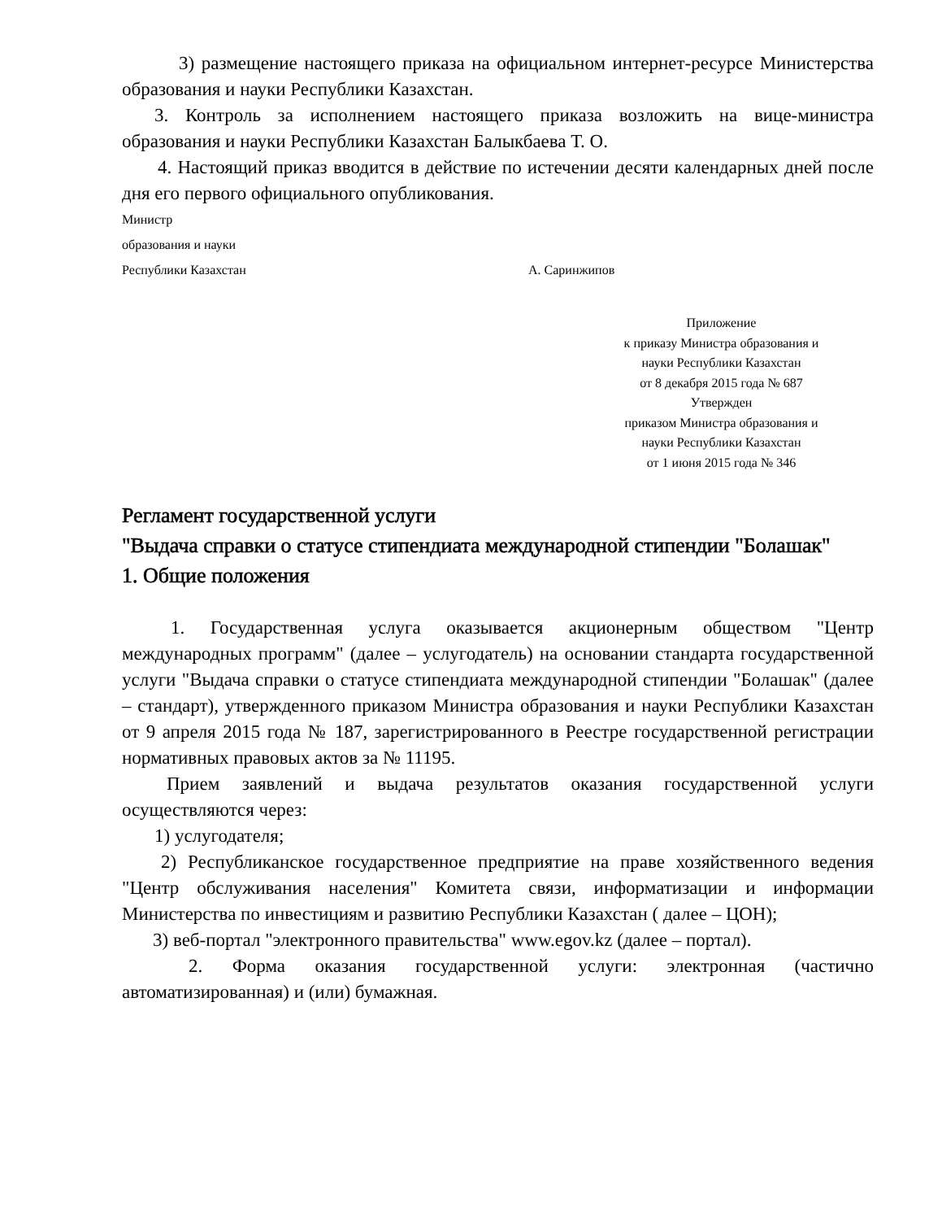3) размещение настоящего приказа на официальном интернет-ресурсе Министерства образования и науки Республики Казахстан.
3. Контроль за исполнением настоящего приказа возложить на вице-министра образования и науки Республики Казахстан Балыкбаева Т. О.
4. Настоящий приказ вводится в действие по истечении десяти календарных дней после дня его первого официального опубликования.
Министр
образования и науки
Республики Казахстан А. Саринжипов
Приложение
к приказу Министра образования и
науки Республики Казахстан
от 8 декабря 2015 года № 687
Утвержден
приказом Министра образования и
науки Республики Казахстан
от 1 июня 2015 года № 346
Регламент государственной услуги
"Выдача справки о статусе стипендиата международной стипендии "Болашак"
1. Общие положения
1. Государственная услуга оказывается акционерным обществом "Центр международных программ" (далее – услугодатель) на основании стандарта государственной услуги "Выдача справки о статусе стипендиата международной стипендии "Болашак" (далее – стандарт), утвержденного приказом Министра образования и науки Республики Казахстан от 9 апреля 2015 года № 187, зарегистрированного в Реестре государственной регистрации нормативных правовых актов за № 11195.
Прием заявлений и выдача результатов оказания государственной услуги осуществляются через:
1) услугодателя;
2) Республиканское государственное предприятие на праве хозяйственного ведения "Центр обслуживания населения" Комитета связи, информатизации и информации Министерства по инвестициям и развитию Республики Казахстан ( далее – ЦОН);
3) веб-портал "электронного правительства" www.egov.kz (далее – портал).
2. Форма оказания государственной услуги: электронная (частично автоматизированная) и (или) бумажная.